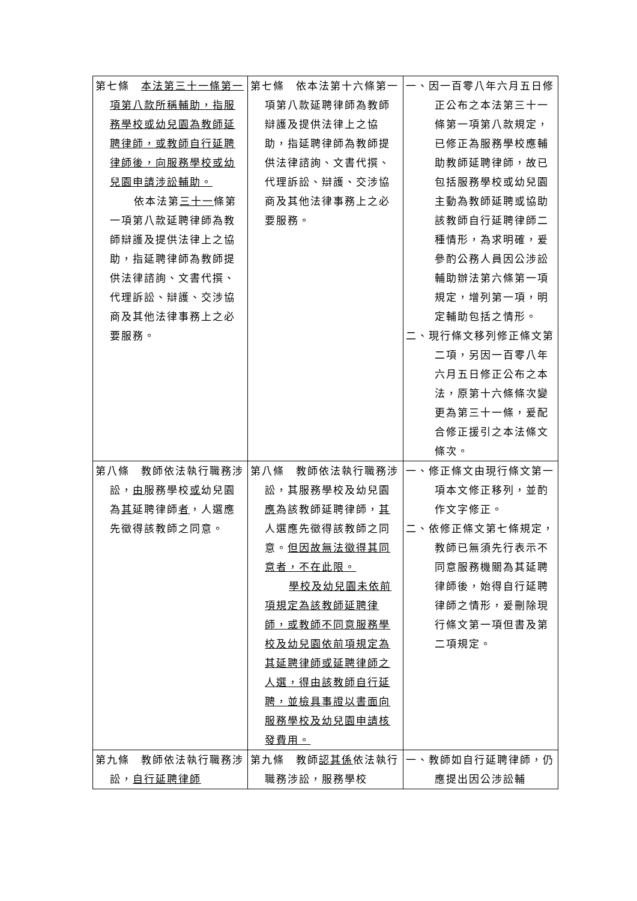| 第七條 本法第三十一條第一項第八款所稱輔助，指服務學校或幼兒園為教師延聘律師，或教師自行延聘律師後，向服務學校或幼兒園申請涉訟輔助。 依本法第 三十一 條第一項第八款延聘律師為教師辯護及提供法律上之協助，指延聘律師為教師提供法律諮詢、文書代撰、代理訴訟、辯護、交涉協商及其他法律事務上之必要服務。 | 第七條 依本法第十六條第一項第八款延聘律師為教師辯護及提供法律上之協助，指延聘律師為教師提供法律諮詢、文書代撰、代理訴訟、辯護、交涉協商及其他法律事務上之必要服務。 | 一、因一百零八年六月五日修正公布之本法第三十一條第一項第八款規定，已修正為服務學校應輔助教師延聘律師，故已包括服務學校或幼兒園主動為教師延聘或協助該教師自行延聘律師二種情形，為求明確，爰參酌公務人員因公涉訟輔助辦法第六條第一項規定，增列第一項，明定輔助包括之情形。 二、現行條文移列修正條文第二項，另因一百零八年六月五日修正公布之本法，原第十六條條次變更為第三十一條，爰配合修正援引之本法條文條次。 |
| 第八條 教師依法執行職務涉訟， 由 服務學校 或 幼兒園為 其 延聘律師 者 ，人選應先徵得該教師之同意。 | 第八條 教師依法執行職務涉訟，其服務學校及幼兒園 應 為該教師延聘律師， 其 人選應先徵得該教師之同意。 但因故無法徵得其同意者，不在此限。 學校及幼兒園未依前項規定為該教師延聘律師，或教師不同意服務學校及幼兒園依前項規定為其延聘律師或延聘律師之人選，得由該教師自行延聘，並檢具事證以書面向服務學校及幼兒園申請核發費用。 | 一、修正條文由現行條文第一項本文修正移列，並酌作文字修正。 二、依修正條文第七條規定，教師已無須先行表示不同意服務機關為其延聘律師後，始得自行延聘律師之情形，爰刪除現行條文第一項但書及第二項規定。 |
| 第九條 教師依法執行職務涉訟， 自行延聘律師 | 第九條 教師 認其係 依法執行職務涉訟，服務學校 | 一、教師如自行延聘律師，仍應提出因公涉訟輔 |